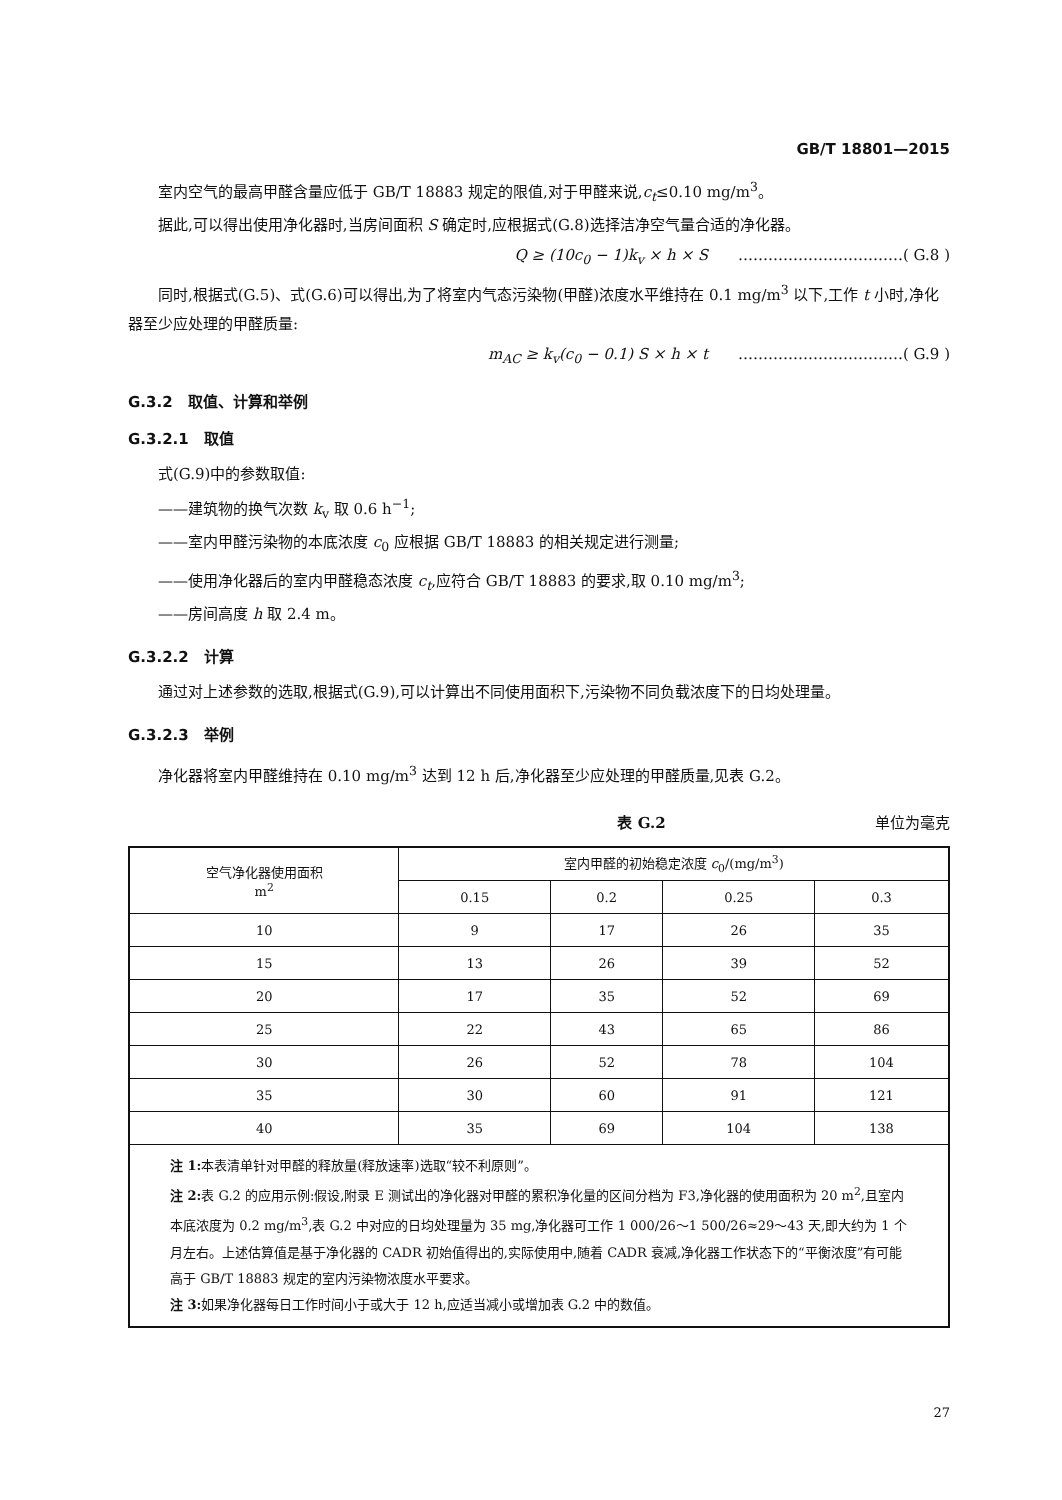GB/T 18801—2015
室内空气的最高甲醛含量应低于 GB/T 18883 规定的限值,对于甲醛来说,c<sub>t</sub>≤0.10 mg/m<sup>3</sup>。
据此,可以得出使用净化器时,当房间面积 S 确定时,应根据式(G.8)选择洁净空气量合适的净化器。
Q ≥ (10c<sub>0</sub> − 1)k<sub>v</sub> × h × S ……………………………( G.8 )
同时,根据式(G.5)、式(G.6)可以得出,为了将室内气态污染物(甲醛)浓度水平维持在 0.1 mg/m<sup>3</sup> 以下,工作 t 小时,净化器至少应处理的甲醛质量:
m<sub>AC</sub> ≥ k<sub>v</sub>(c<sub>0</sub> − 0.1) S × h × t ……………………………( G.9 )
G.3.2　取值、计算和举例
G.3.2.1　取值
式(G.9)中的参数取值:
——建筑物的换气次数 k<sub>v</sub> 取 0.6 h<sup>−1</sup>;
——室内甲醛污染物的本底浓度 c<sub>0</sub> 应根据 GB/T 18883 的相关规定进行测量;
——使用净化器后的室内甲醛稳态浓度 c<sub>t</sub>,应符合 GB/T 18883 的要求,取 0.10 mg/m<sup>3</sup>;
——房间高度 h 取 2.4 m。
G.3.2.2　计算
通过对上述参数的选取,根据式(G.9),可以计算出不同使用面积下,污染物不同负载浓度下的日均处理量。
G.3.2.3　举例
净化器将室内甲醛维持在 0.10 mg/m<sup>3</sup> 达到 12 h 后,净化器至少应处理的甲醛质量,见表 G.2。
表 G.2 单位为毫克
| 空气净化器使用面积 m<sup>2</sup> | 室内甲醛的初始稳定浓度 c<sub>0</sub>/(mg/m<sup>3</sup>) | | | |
| --- | --- | --- | --- | --- |
| | 0.15 | 0.2 | 0.25 | 0.3 |
| 10 | 9 | 17 | 26 | 35 |
| 15 | 13 | 26 | 39 | 52 |
| 20 | 17 | 35 | 52 | 69 |
| 25 | 22 | 43 | 65 | 86 |
| 30 | 26 | 52 | 78 | 104 |
| 35 | 30 | 60 | 91 | 121 |
| 40 | 35 | 69 | 104 | 138 |
| 注 1: 本表清单针对甲醛的释放量(释放速率)选取“较不利原则”。 注 2: 表 G.2 的应用示例:假设,附录 E 测试出的净化器对甲醛的累积净化量的区间分档为 F3,净化器的使用面积为 20 m<sup>2</sup>,且室内本底浓度为 0.2 mg/m<sup>3</sup>,表 G.2 中对应的日均处理量为 35 mg,净化器可工作 1 000/26～1 500/26≈29～43 天,即大约为 1 个月左右。上述估算值是基于净化器的 CADR 初始值得出的,实际使用中,随着 CADR 衰减,净化器工作状态下的“平衡浓度”有可能高于 GB/T 18883 规定的室内污染物浓度水平要求。 注 3: 如果净化器每日工作时间小于或大于 12 h,应适当减小或增加表 G.2 中的数值。 | | | | |
27